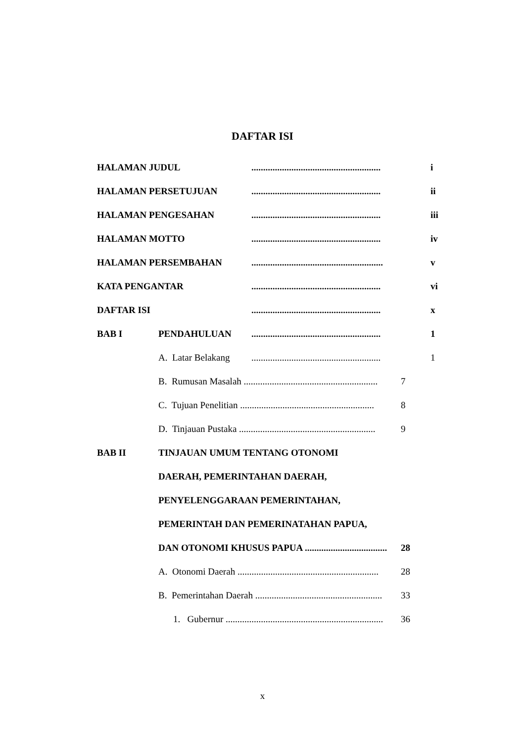DAFTAR ISI
HALAMAN JUDUL....................................................... i
HALAMAN PERSETUJUAN....................................................... ii
HALAMAN PENGESAHAN....................................................... iii
HALAMAN MOTTO....................................................... iv
HALAMAN PERSEMBAHAN........................................................ v
KATA PENGANTAR....................................................... vi
DAFTAR ISI....................................................... x
BAB I PENDAHULUAN....................................................... 1
A. Latar Belakang....................................................... 1
B. Rumusan Masalah ......................................................... 7
C. Tujuan Penelitian ......................................................... 8
D. Tinjauan Pustaka .......................................................... 9
BAB II TINJAUAN UMUM TENTANG OTONOMI
DAERAH, PEMERINTAHAN DAERAH,
PENYELENGGARAAN PEMERINTAHAN,
PEMERINTAH DAN PEMERINATAHAN PAPUA,
DAN OTONOMI KHUSUS PAPUA ................................... 28
A. Otonomi Daerah ............................................................ 28
B. Pemerintahan Daerah ...................................................... 33
1. Gubernur ................................................................... 36
x